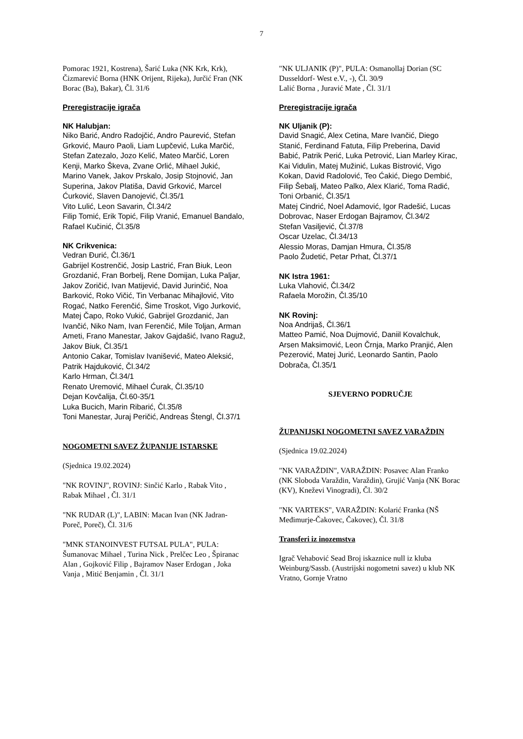7
Pomorac 1921, Kostrena), Šarić Luka (NK Krk, Krk), Čizmarević Borna (HNK Orijent, Rijeka), Jurčić Fran (NK Borac (Ba), Bakar), Čl. 31/6
Preregistracije igrača
NK Halubjan:
Niko Barić, Andro Radojčić, Andro Paurević, Stefan Grković, Mauro Paoli, Liam Lupčević, Luka Marčić, Stefan Zatezalo, Jozo Kelić, Mateo Marčić, Loren Kenji, Marko Škeva, Zvane Orlić, Mihael Jukić, Marino Vanek, Jakov Prskalo, Josip Stojnović, Jan Superina, Jakov Platiša, David Grković, Marcel Ćurković, Slaven Danojević, Čl.35/1
Vito Lulić, Leon Savarin, Čl.34/2
Filip Tomić, Erik Topić, Filip Vranić, Emanuel Bandalo, Rafael Kučinić, Čl.35/8
NK Crikvenica:
Vedran Đurić, Čl.36/1
Gabrijel Kostrenčić, Josip Lastrić, Fran Biuk, Leon Grozdanić, Fran Borbelj, Rene Domijan, Luka Paljar, Jakov Zoričić, Ivan Matijević, David Jurinčić, Noa Barković, Roko Vičić, Tin Verbanac Mihajlović, Vito Rogać, Natko Ferenčić, Šime Troskot, Vigo Jurković, Matej Čapo, Roko Vukić, Gabrijel Grozdanić, Jan Ivančić, Niko Nam, Ivan Ferenčić, Mile Toljan, Arman Ameti, Frano Manestar, Jakov Gajdašić, Ivano Raguž, Jakov Biuk, Čl.35/1
Antonio Cakar, Tomislav Ivanišević, Mateo Aleksić, Patrik Hajduković, Čl.34/2
Karlo Hrman, Čl.34/1
Renato Uremović, Mihael Ćurak, Čl.35/10
Dejan Kovčalija, Čl.60-35/1
Luka Bucich, Marin Ribarić, Čl.35/8
Toni Manestar, Juraj Peričić, Andreas Štengl, Čl.37/1
NOGOMETNI SAVEZ ŽUPANIJE ISTARSKE
(Sjednica 19.02.2024)
"NK ROVINJ", ROVINJ: Sinčić Karlo , Rabak Vito , Rabak Mihael , Čl. 31/1
"NK RUDAR (L)", LABIN: Macan Ivan (NK Jadran-Poreč, Poreč), Čl. 31/6
"MNK STANOINVEST FUTSAL PULA", PULA: Šumanovac Mihael , Turina Nick , Prelčec Leo , Špiranac Alan , Gojković Filip , Bajramov Naser Erdogan , Joka Vanja , Mitić Benjamin , Čl. 31/1
"NK ULJANIK (P)", PULA: Osmanollaj Dorian (SC Dusseldorf- West e.V., -), Čl. 30/9
Lalić Borna , Juravić Mate , Čl. 31/1
Preregistracije igrača
NK Uljanik (P):
David Snagić, Alex Cetina, Mare Ivančić, Diego Stanić, Ferdinand Fatuta, Filip Preberina, David Babić, Patrik Perić, Luka Petrović, Lian Marley Kirac, Kai Vidulin, Matej Mužinić, Lukas Bistrović, Vigo Kokan, David Radolović, Teo Ćakić, Diego Dembić, Filip Šebalj, Mateo Palko, Alex Klarić, Toma Radić, Toni Orbanić, Čl.35/1
Matej Cindrić, Noel Adamović, Igor Radešić, Lucas Dobrovac, Naser Erdogan Bajramov, Čl.34/2
Stefan Vasiljević, Čl.37/8
Oscar Uzelac, Čl.34/13
Alessio Moras, Damjan Hmura, Čl.35/8
Paolo Žudetić, Petar Prhat, Čl.37/1
NK Istra 1961:
Luka Vlahović, Čl.34/2
Rafaela Morožin, Čl.35/10
NK Rovinj:
Noa Andrijaš, Čl.36/1
Matteo Pamić, Noa Dujmović, Daniil Kovalchuk, Arsen Maksimović, Leon Črnja, Marko Pranjić, Alen Pezerović, Matej Jurić, Leonardo Santin, Paolo Dobrača, Čl.35/1
SJEVERNO PODRUČJE
ŽUPANIJSKI NOGOMETNI SAVEZ VARAŽDIN
(Sjednica 19.02.2024)
"NK VARAŽDIN", VARAŽDIN: Posavec Alan Franko (NK Sloboda Varaždin, Varaždin), Grujić Vanja (NK Borac (KV), Kneževi Vinogradi), Čl. 30/2
"NK VARTEKS", VARAŽDIN: Kolarić Franka (NŠ Međimurje-Čakovec, Čakovec), Čl. 31/8
Transferi iz inozemstva
Igrač Vehabović Sead Broj iskaznice null iz kluba Weinburg/Sassb. (Austrijski nogometni savez) u klub NK Vratno, Gornje Vratno